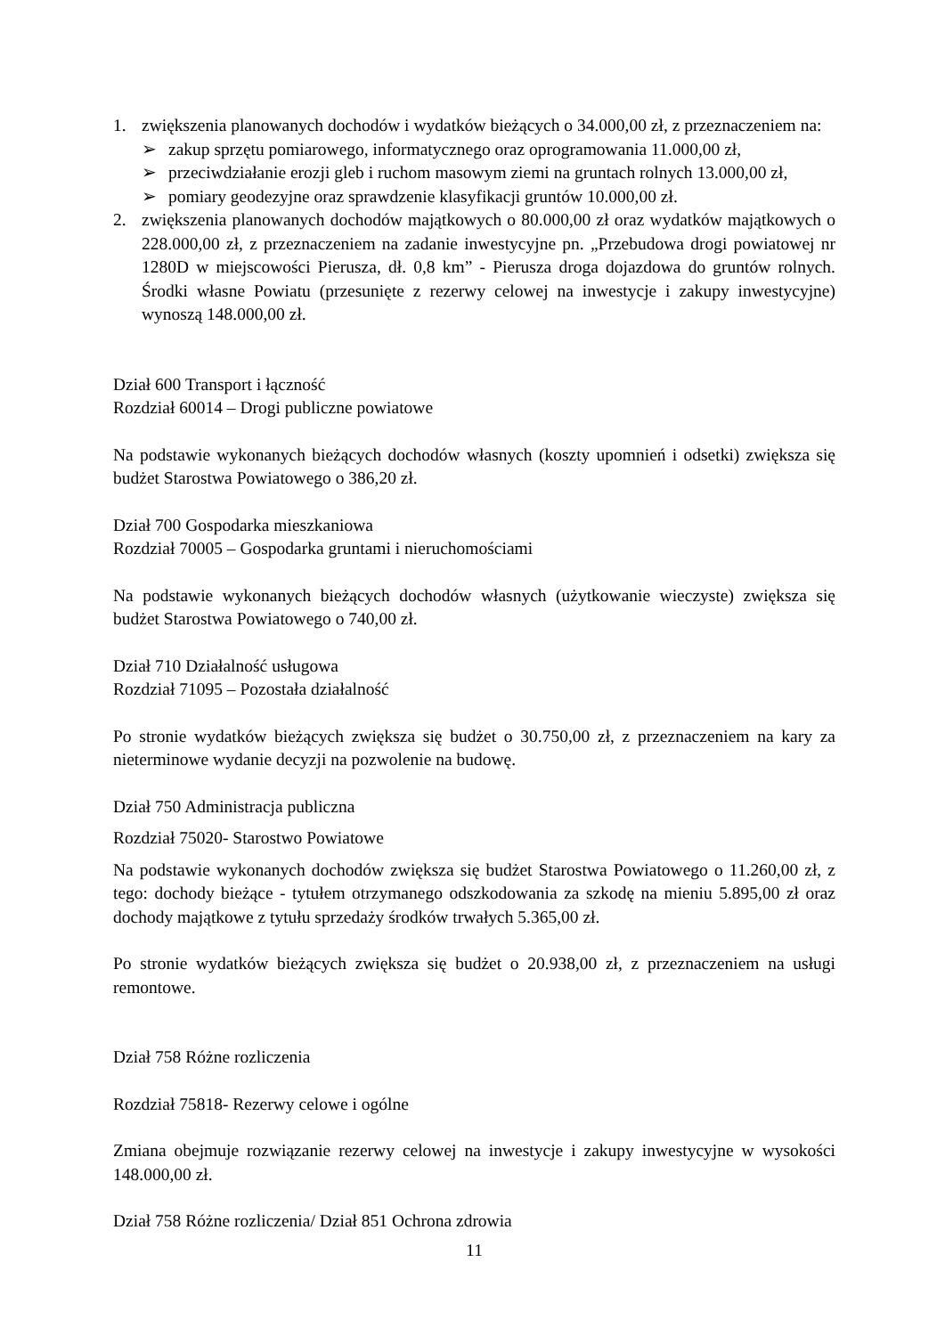1. zwiększenia planowanych dochodów i wydatków bieżących o 34.000,00 zł, z przeznaczeniem na:
➢ zakup sprzętu pomiarowego, informatycznego oraz oprogramowania 11.000,00 zł,
➢ przeciwdziałanie erozji gleb i ruchom masowym ziemi na gruntach rolnych 13.000,00 zł,
➢ pomiary geodezyjne oraz sprawdzenie klasyfikacji gruntów 10.000,00 zł.
2. zwiększenia planowanych dochodów majątkowych o 80.000,00 zł oraz wydatków majątkowych o 228.000,00 zł, z przeznaczeniem na zadanie inwestycyjne pn. „Przebudowa drogi powiatowej nr 1280D w miejscowości Pierusza, dł. 0,8 km” - Pierusza droga dojazdowa do gruntów rolnych. Środki własne Powiatu (przesunięte z rezerwy celowej na inwestycje i zakupy inwestycyjne) wynoszą 148.000,00 zł.
Dział 600 Transport i łączność
Rozdział 60014 – Drogi publiczne powiatowe
Na podstawie wykonanych bieżących dochodów własnych (koszty upomnień i odsetki) zwiększa się budżet Starostwa Powiatowego o 386,20 zł.
Dział 700 Gospodarka mieszkaniowa
Rozdział 70005 – Gospodarka gruntami i nieruchomościami
Na podstawie wykonanych bieżących dochodów własnych (użytkowanie wieczyste) zwiększa się budżet Starostwa Powiatowego o 740,00 zł.
Dział 710 Działalność usługowa
Rozdział 71095 – Pozostała działalność
Po stronie wydatków bieżących zwiększa się budżet o 30.750,00 zł, z przeznaczeniem na kary za nieterminowe wydanie decyzji na pozwolenie na budowę.
Dział 750 Administracja publiczna
Rozdział 75020- Starostwo Powiatowe
Na podstawie wykonanych dochodów zwiększa się budżet Starostwa Powiatowego o 11.260,00 zł, z tego: dochody bieżące - tytułem otrzymanego odszkodowania za szkodę na mieniu 5.895,00 zł oraz dochody majątkowe z tytułu sprzedaży środków trwałych 5.365,00 zł.
Po stronie wydatków bieżących zwiększa się budżet o 20.938,00 zł, z przeznaczeniem na usługi remontowe.
Dział 758 Różne rozliczenia
Rozdział 75818- Rezerwy celowe i ogólne
Zmiana obejmuje rozwiązanie rezerwy celowej na inwestycje i zakupy inwestycyjne w wysokości 148.000,00 zł.
Dział 758 Różne rozliczenia/ Dział 851 Ochrona zdrowia
11